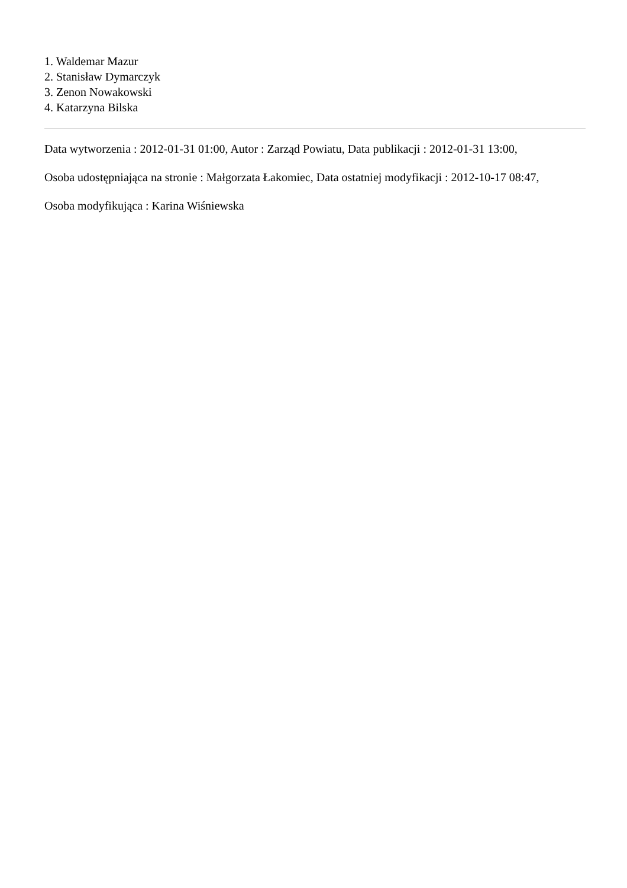1. Waldemar Mazur
2. Stanisław Dymarczyk
3. Zenon Nowakowski
4. Katarzyna Bilska
Data wytworzenia : 2012-01-31 01:00, Autor : Zarząd Powiatu, Data publikacji : 2012-01-31 13:00,
Osoba udostępniająca na stronie : Małgorzata Łakomiec, Data ostatniej modyfikacji : 2012-10-17 08:47,
Osoba modyfikująca : Karina Wiśniewska